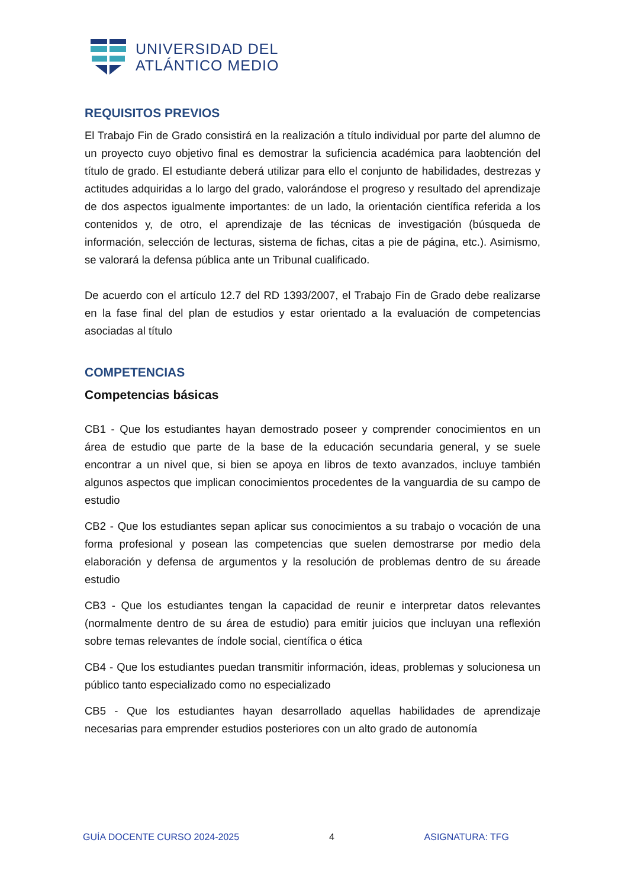UNIVERSIDAD DEL
ATLÁNTICO MEDIO
REQUISITOS PREVIOS
El Trabajo Fin de Grado consistirá en la realización a título individual por parte del alumno de un proyecto cuyo objetivo final es demostrar la suficiencia académica para laobtención del título de grado. El estudiante deberá utilizar para ello el conjunto de habilidades, destrezas y actitudes adquiridas a lo largo del grado, valorándose el progreso y resultado del aprendizaje de dos aspectos igualmente importantes: de un lado, la orientación científica referida a los contenidos y, de otro, el aprendizaje de las técnicas de investigación (búsqueda de información, selección de lecturas, sistema de fichas, citas a pie de página, etc.). Asimismo, se valorará la defensa pública ante un Tribunal cualificado.
De acuerdo con el artículo 12.7 del RD 1393/2007, el Trabajo Fin de Grado debe realizarse en la fase final del plan de estudios y estar orientado a la evaluación de competencias asociadas al título
COMPETENCIAS
Competencias básicas
CB1 - Que los estudiantes hayan demostrado poseer y comprender conocimientos en un área de estudio que parte de la base de la educación secundaria general, y se suele encontrar a un nivel que, si bien se apoya en libros de texto avanzados, incluye también algunos aspectos que implican conocimientos procedentes de la vanguardia de su campo de estudio
CB2 - Que los estudiantes sepan aplicar sus conocimientos a su trabajo o vocación de una forma profesional y posean las competencias que suelen demostrarse por medio dela elaboración y defensa de argumentos y la resolución de problemas dentro de su áreade estudio
CB3 - Que los estudiantes tengan la capacidad de reunir e interpretar datos relevantes (normalmente dentro de su área de estudio) para emitir juicios que incluyan una reflexión sobre temas relevantes de índole social, científica o ética
CB4 - Que los estudiantes puedan transmitir información, ideas, problemas y solucionesa un público tanto especializado como no especializado
CB5 - Que los estudiantes hayan desarrollado aquellas habilidades de aprendizaje necesarias para emprender estudios posteriores con un alto grado de autonomía
GUÍA DOCENTE CURSO 2024-2025 4 ASIGNATURA: TFG